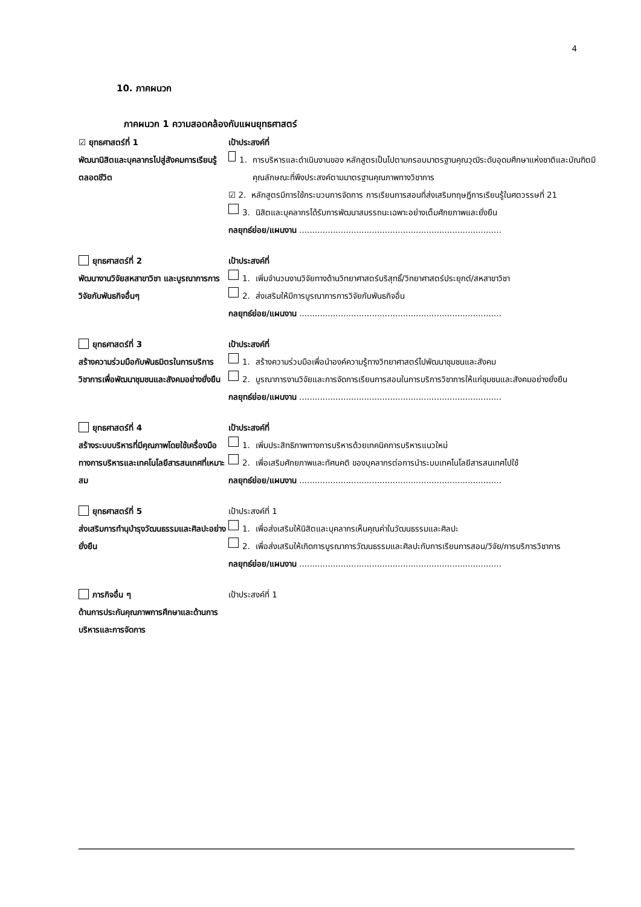4
10. ภาคผนวก
ภาคผนวก 1 ความสอดคล้องกับแผนยุทธศาสตร์
☑ ยุทธศาสตร์ที่ 1
พัฒนานิสิตและบุคลากรไปสู่สังคมการเรียนรู้ตลอดชีวิต
เป้าประสงค์ที่
1. การบริหารและดำเนินงานของ หลักสูตรเป็นไปตามกรอบมาตรฐานคุณวุฒิระดับอุดมศึกษาแห่งชาติและบัณฑิตมีคุณลักษณะที่พึงประสงค์ตามมาตรฐานคุณภาพทางวิชาการ
☑ 2. หลักสูตรมีการใช้กระบวนการจัดการ การเรียนการสอนที่ส่งเสริมทฤษฎีการเรียนรู้ในศตวรรษที่ 21
3. นิสิตและบุคลากรได้รับการพัฒนาสมรรถนะเฉพาะอย่างเต็มศักยภาพและยั่งยืน
กลยุทธ์ย่อย/แผนงาน ..............................................................................
ยุทธศาสตร์ที่ 2
พัฒนางานวิจัยสหสาขาวิชา และบูรณาการการวิจัยกับพันธกิจอื่นๆ
เป้าประสงค์ที่
1. เพิ่มจำนวนงานวิจัยทางด้านวิทยาศาสตร์บริสุทธิ์/วิทยาศาสตร์ประยุกต์/สหสาขาวิชา
2. ส่งเสริมให้มีการบูรณาการการวิจัยกับพันธกิจอื่น
กลยุทธ์ย่อย/แผนงาน ..............................................................................
ยุทธศาสตร์ที่ 3
สร้างความร่วมมือกับพันธมิตรในการบริการวิชาการเพื่อพัฒนาชุมชนและสังคมอย่างยั่งยืน
เป้าประสงค์ที่
1. สร้างความร่วมมือเพื่อนำองค์ความรู้ทางวิทยาศาสตร์ไปพัฒนาชุมชนและสังคม
2. บูรณาการงานวิจัยและการจัดการเรียนการสอนในการบริการวิชาการให้แก่ชุมชนและสังคมอย่างยั่งยืน
กลยุทธ์ย่อย/แผนงาน ..............................................................................
ยุทธศาสตร์ที่ 4
สร้างระบบบริหารที่มีคุณภาพโดยใช้เครื่องมือทางการบริหารและเทคโนโลยีสารสนเทศที่เหมาะสม
เป้าประสงค์ที่
1. เพิ่มประสิทธิภาพทางการบริหารด้วยเทคนิคการบริหารแนวใหม่
2. เพื่อเสริมศักยภาพและทัศนคติ ของบุคลากรต่อการนำระบบเทคโนโลยีสารสนเทศไปใช้
กลยุทธ์ย่อย/แผนงาน ..............................................................................
ยุทธศาสตร์ที่ 5
ส่งเสริมการทำนุบำรุงวัฒนธรรมและศิลปะอย่างยั่งยืน
เป้าประสงค์ที่ 1
1. เพื่อส่งเสริมให้นิสิตและบุคลากรเห็นคุณค่าในวัฒนธรรมและศิลปะ
2. เพื่อส่งเสริมให้เกิดการบูรณาการวัฒนธรรมและศิลปะกับการเรียนการสอน/วิจัย/การบริการวิชาการ
กลยุทธ์ย่อย/แผนงาน ..............................................................................
ภารกิจอื่น ๆ
ด้านการประกันคุณภาพการศึกษาและด้านการบริหารและการจัดการ
เป้าประสงค์ที่ 1